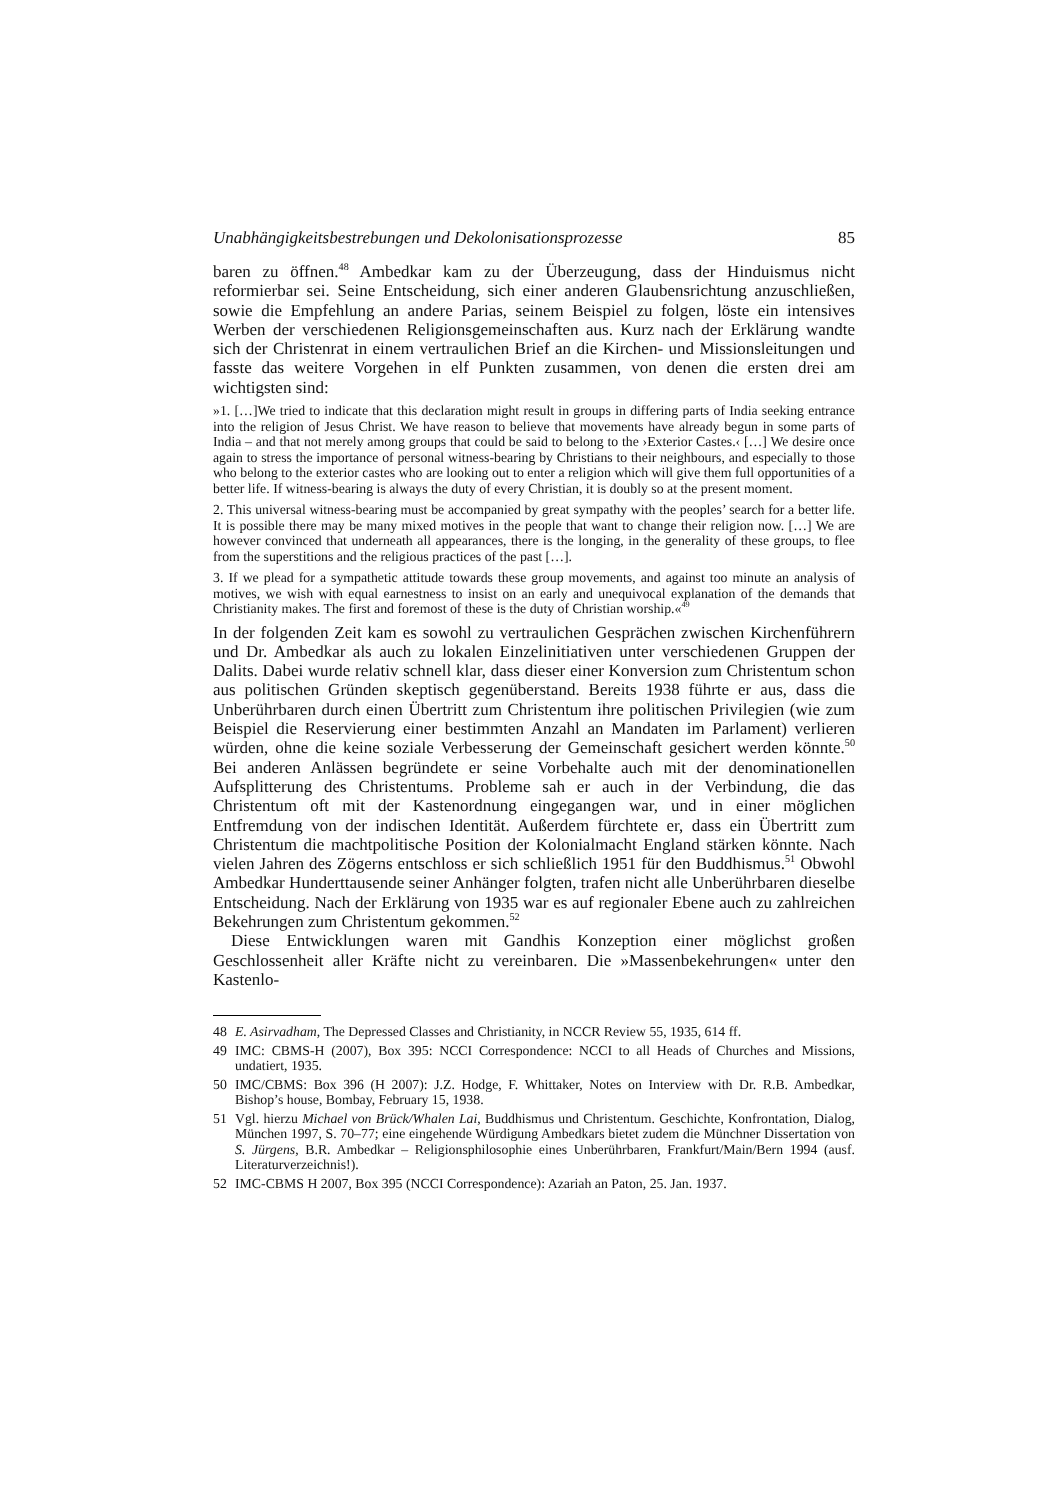Unabhängigkeitsbestrebungen und Dekolonisationsprozesse 85
baren zu öffnen.<sup>48</sup> Ambedkar kam zu der Überzeugung, dass der Hinduismus nicht reformierbar sei. Seine Entscheidung, sich einer anderen Glaubensrichtung anzuschließen, sowie die Empfehlung an andere Parias, seinem Beispiel zu folgen, löste ein intensives Werben der verschiedenen Religionsgemeinschaften aus. Kurz nach der Erklärung wandte sich der Christenrat in einem vertraulichen Brief an die Kirchen- und Missionsleitungen und fasste das weitere Vorgehen in elf Punkten zusammen, von denen die ersten drei am wichtigsten sind:
»1. […]We tried to indicate that this declaration might result in groups in differing parts of India seeking entrance into the religion of Jesus Christ. We have reason to believe that movements have already begun in some parts of India – and that not merely among groups that could be said to belong to the ›Exterior Castes.‹ […] We desire once again to stress the importance of personal witness-bearing by Christians to their neighbours, and especially to those who belong to the exterior castes who are looking out to enter a religion which will give them full opportunities of a better life. If witness-bearing is always the duty of every Christian, it is doubly so at the present moment.
2. This universal witness-bearing must be accompanied by great sympathy with the peoples’ search for a better life. It is possible there may be many mixed motives in the people that want to change their religion now. […] We are however convinced that underneath all appearances, there is the longing, in the generality of these groups, to flee from the superstitions and the religious practices of the past […].
3. If we plead for a sympathetic attitude towards these group movements, and against too minute an analysis of motives, we wish with equal earnestness to insist on an early and unequivocal explanation of the demands that Christianity makes. The first and foremost of these is the duty of Christian worship.«<sup>49</sup>
In der folgenden Zeit kam es sowohl zu vertraulichen Gesprächen zwischen Kirchenführern und Dr. Ambedkar als auch zu lokalen Einzelinitiativen unter verschiedenen Gruppen der Dalits. Dabei wurde relativ schnell klar, dass dieser einer Konversion zum Christentum schon aus politischen Gründen skeptisch gegenüberstand. Bereits 1938 führte er aus, dass die Unberührbaren durch einen Übertritt zum Christentum ihre politischen Privilegien (wie zum Beispiel die Reservierung einer bestimmten Anzahl an Mandaten im Parlament) verlieren würden, ohne die keine soziale Verbesserung der Gemeinschaft gesichert werden könnte.<sup>50</sup> Bei anderen Anlässen begründete er seine Vorbehalte auch mit der denominationellen Aufsplitterung des Christentums. Probleme sah er auch in der Verbindung, die das Christentum oft mit der Kastenordnung eingegangen war, und in einer möglichen Entfremdung von der indischen Identität. Außerdem fürchtete er, dass ein Übertritt zum Christentum die machtpolitische Position der Kolonialmacht England stärken könnte. Nach vielen Jahren des Zögerns entschloss er sich schließlich 1951 für den Buddhismus.<sup>51</sup> Obwohl Ambedkar Hunderttausende seiner Anhänger folgten, trafen nicht alle Unberührbaren dieselbe Entscheidung. Nach der Erklärung von 1935 war es auf regionaler Ebene auch zu zahlreichen Bekehrungen zum Christentum gekommen.<sup>52</sup>
Diese Entwicklungen waren mit Gandhis Konzeption einer möglichst großen Geschlossenheit aller Kräfte nicht zu vereinbaren. Die »Massenbekehrungen« unter den Kastenlo-
48 E. Asirvadham, The Depressed Classes and Christianity, in NCCR Review 55, 1935, 614 ff.
49 IMC: CBMS-H (2007), Box 395: NCCI Correspondence: NCCI to all Heads of Churches and Missions, undatiert, 1935.
50 IMC/CBMS: Box 396 (H 2007): J.Z. Hodge, F. Whittaker, Notes on Interview with Dr. R.B. Ambedkar, Bishop’s house, Bombay, February 15, 1938.
51 Vgl. hierzu Michael von Brück/Whalen Lai, Buddhismus und Christentum. Geschichte, Konfrontation, Dialog, München 1997, S. 70–77; eine eingehende Würdigung Ambedkars bietet zudem die Münchner Dissertation von S. Jürgens, B.R. Ambedkar – Religionsphilosophie eines Unberührbaren, Frankfurt/Main/Bern 1994 (ausf. Literaturverzeichnis!).
52 IMC-CBMS H 2007, Box 395 (NCCI Correspondence): Azariah an Paton, 25. Jan. 1937.